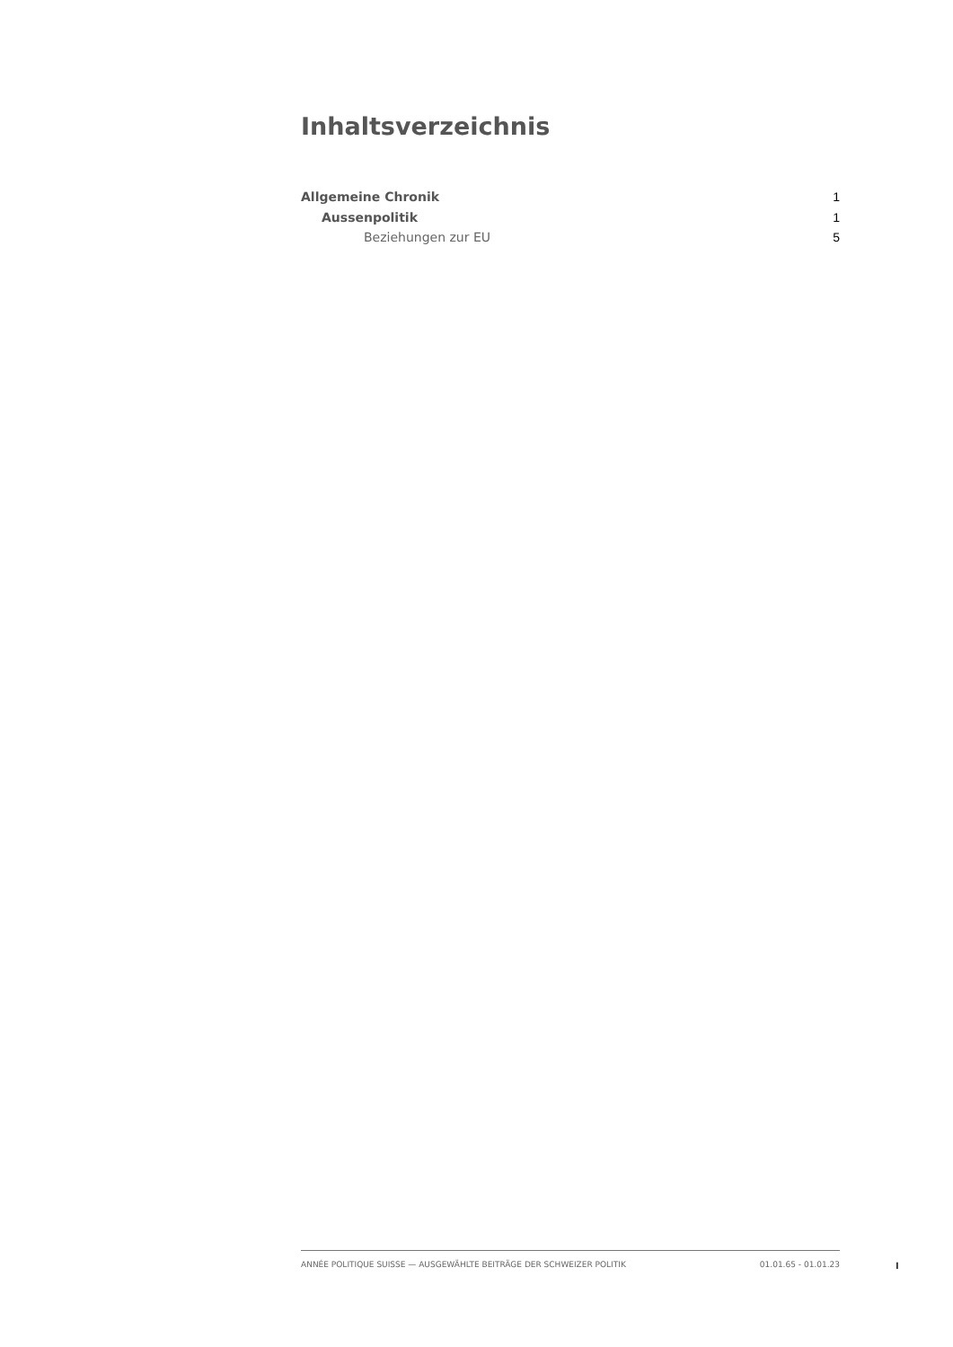Inhaltsverzeichnis
Allgemeine Chronik 1
Aussenpolitik 1
Beziehungen zur EU 5
ANNÉE POLITIQUE SUISSE — AUSGEWÄHLTE BEITRÄGE DER SCHWEIZER POLITIK 01.01.65 - 01.01.23
I